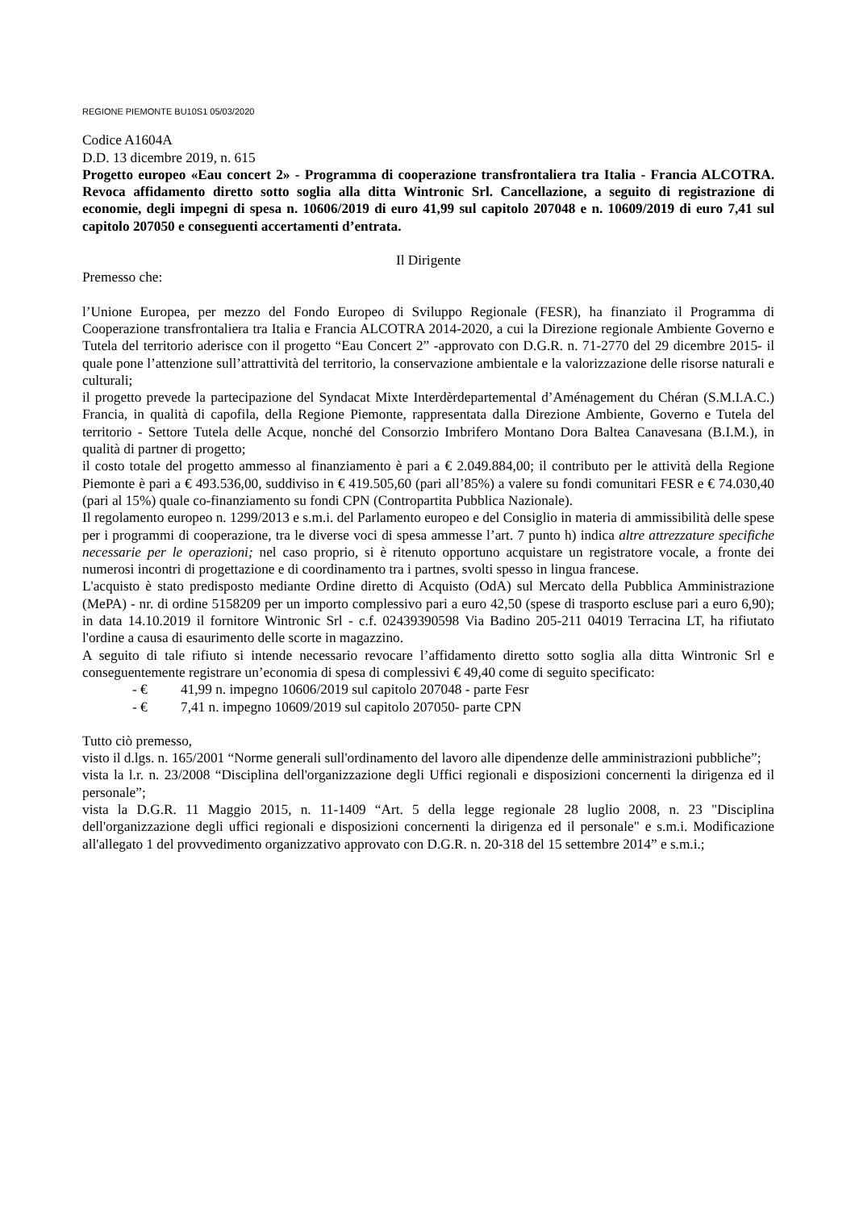REGIONE PIEMONTE BU10S1 05/03/2020
Codice A1604A
D.D. 13 dicembre 2019, n. 615
Progetto europeo «Eau concert 2» - Programma di cooperazione transfrontaliera tra Italia - Francia ALCOTRA. Revoca affidamento diretto sotto soglia alla ditta Wintronic Srl. Cancellazione, a seguito di registrazione di economie, degli impegni di spesa n. 10606/2019 di euro 41,99 sul capitolo 207048 e n. 10609/2019 di euro 7,41 sul capitolo 207050 e conseguenti accertamenti d’entrata.
Il Dirigente
Premesso che:
l’Unione Europea, per mezzo del Fondo Europeo di Sviluppo Regionale (FESR), ha finanziato il Programma di Cooperazione transfrontaliera tra Italia e Francia ALCOTRA 2014-2020, a cui la Direzione regionale Ambiente Governo e Tutela del territorio aderisce con il progetto “Eau Concert 2” -approvato con D.G.R. n. 71-2770 del 29 dicembre 2015- il quale pone l’attenzione sull’attrattività del territorio, la conservazione ambientale e la valorizzazione delle risorse naturali e culturali;
il progetto prevede la partecipazione del Syndacat Mixte Interdèrdepartemental d’Aménagement du Chéran (S.M.I.A.C.) Francia, in qualità di capofila, della Regione Piemonte, rappresentata dalla Direzione Ambiente, Governo e Tutela del territorio - Settore Tutela delle Acque, nonché del Consorzio Imbrifero Montano Dora Baltea Canavesana (B.I.M.), in qualità di partner di progetto;
il costo totale del progetto ammesso al finanziamento è pari a € 2.049.884,00; il contributo per le attività della Regione Piemonte è pari a € 493.536,00, suddiviso in € 419.505,60 (pari all’85%) a valere su fondi comunitari FESR e € 74.030,40 (pari al 15%) quale co-finanziamento su fondi CPN (Contropartita Pubblica Nazionale).
Il regolamento europeo n. 1299/2013 e s.m.i. del Parlamento europeo e del Consiglio in materia di ammissibilità delle spese per i programmi di cooperazione, tra le diverse voci di spesa ammesse l’art. 7 punto h) indica altre attrezzature specifiche necessarie per le operazioni; nel caso proprio, si è ritenuto opportuno acquistare un registratore vocale, a fronte dei numerosi incontri di progettazione e di coordinamento tra i partnes, svolti spesso in lingua francese.
L'acquisto è stato predisposto mediante Ordine diretto di Acquisto (OdA) sul Mercato della Pubblica Amministrazione (MePA) - nr. di ordine 5158209 per un importo complessivo pari a euro 42,50 (spese di trasporto escluse pari a euro 6,90); in data 14.10.2019 il fornitore Wintronic Srl - c.f. 02439390598 Via Badino 205-211 04019 Terracina LT, ha rifiutato l'ordine a causa di esaurimento delle scorte in magazzino.
A seguito di tale rifiuto si intende necessario revocare l’affidamento diretto sotto soglia alla ditta Wintronic Srl e conseguentemente registrare un’economia di spesa di complessivi € 49,40 come di seguito specificato:
- € 41,99 n. impegno 10606/2019 sul capitolo 207048 - parte Fesr
- € 7,41 n. impegno 10609/2019 sul capitolo 207050- parte CPN
Tutto ciò premesso,
visto il d.lgs. n. 165/2001 “Norme generali sull'ordinamento del lavoro alle dipendenze delle amministrazioni pubbliche”;
vista la l.r. n. 23/2008 “Disciplina dell'organizzazione degli Uffici regionali e disposizioni concernenti la dirigenza ed il personale”;
vista la D.G.R. 11 Maggio 2015, n. 11-1409 “Art. 5 della legge regionale 28 luglio 2008, n. 23 "Disciplina dell'organizzazione degli uffici regionali e disposizioni concernenti la dirigenza ed il personale" e s.m.i. Modificazione all'allegato 1 del provvedimento organizzativo approvato con D.G.R. n. 20-318 del 15 settembre 2014” e s.m.i.;